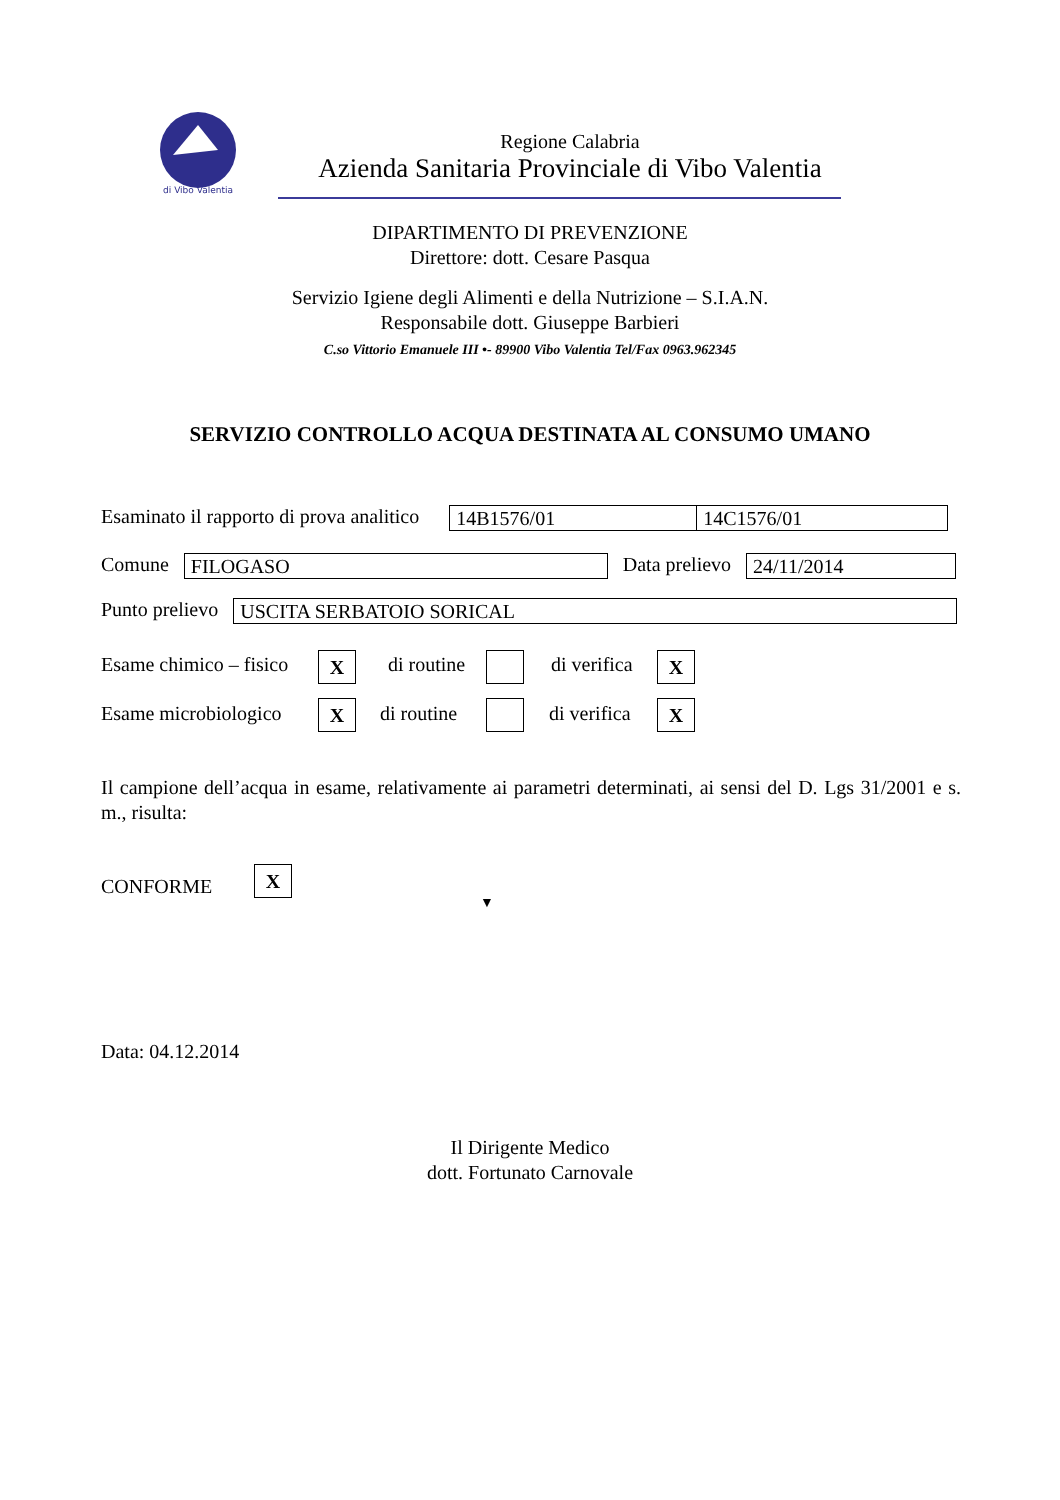di Vibo Valentia
Regione Calabria
Azienda Sanitaria Provinciale di Vibo Valentia
DIPARTIMENTO DI PREVENZIONE
Direttore: dott. Cesare Pasqua
Servizio Igiene degli Alimenti e della Nutrizione – S.I.A.N.
Responsabile dott. Giuseppe Barbieri
C.so Vittorio Emanuele III •- 89900 Vibo Valentia Tel/Fax 0963.962345
SERVIZIO CONTROLLO ACQUA DESTINATA AL CONSUMO UMANO
Esaminato il rapporto di prova analitico 14B1576/01 14C1576/01
Comune FILOGASO Data prelievo 24/11/2014
Punto prelievo USCITA SERBATOIO SORICAL
Esame chimico – fisico X di routine di verifica X
Esame microbiologico X di routine di verifica X
Il campione dell’acqua in esame, relativamente ai parametri determinati, ai sensi del D. Lgs 31/2001 e s. m., risulta:
CONFORME X
▼
Data: 04.12.2014
Il Dirigente Medico
dott. Fortunato Carnovale